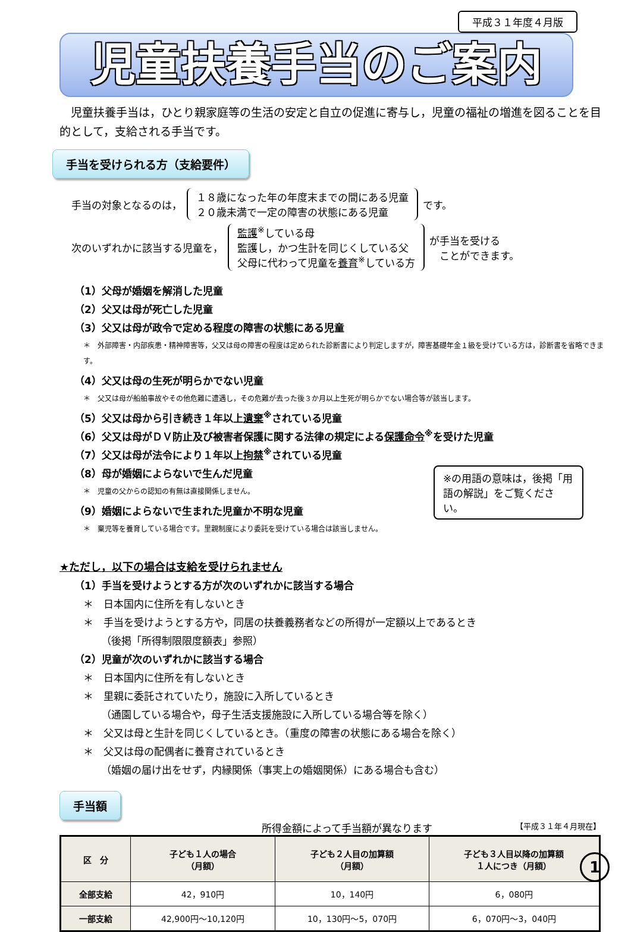平成３１年度４月版
児童扶養手当のご案内
　児童扶養手当は，ひとり親家庭等の生活の安定と自立の促進に寄与し，児童の福祉の増進を図ることを目的として，支給される手当です。
手当を受けられる方（支給要件）
手当の対象となるのは， １８歳になった年の年度末までの間にある児童
２０歳未満で一定の障害の状態にある児童 です。
次のいずれかに該当する児童を， 監護<sup>※</sup>している母
監護し，かつ生計を同じくしている父
父母に代わって児童を養育<sup>※</sup>している方 が手当を受ける
　ことができます。
（1）父母が婚姻を解消した児童
（2）父又は母が死亡した児童
（3）父又は母が政令で定める程度の障害の状態にある児童
＊　外部障害・内部疾患・精神障害等，父又は母の障害の程度は定められた診断書により判定しますが，障害基礎年金１級を受けている方は，診断書を省略できます。
（4）父又は母の生死が明らかでない児童
＊　父又は母が船舶事故やその他危難に遭遇し，その危難が去った後３か月以上生死が明らかでない場合等が該当します。
（5）父又は母から引き続き１年以上遺棄<sup>※</sup>されている児童
（6）父又は母がＤＶ防止及び被害者保護に関する法律の規定による保護命令<sup>※</sup>を受けた児童
（7）父又は母が法令により１年以上拘禁<sup>※</sup>されている児童
※の用語の意味は，後掲「用語の解説」をご覧ください。
（8）母が婚姻によらないで生んだ児童
＊　児童の父からの認知の有無は直接関係しません。
（9）婚姻によらないで生まれた児童か不明な児童
＊　棄児等を養育している場合です。里親制度により委託を受けている場合は該当しません。
★ただし，以下の場合は支給を受けられません
（1）手当を受けようとする方が次のいずれかに該当する場合
＊　日本国内に住所を有しないとき
＊　手当を受けようとする方や，同居の扶養義務者などの所得が一定額以上であるとき
（後掲「所得制限限度額表」参照）
（2）児童が次のいずれかに該当する場合
＊　日本国内に住所を有しないとき
＊　里親に委託されていたり，施設に入所しているとき
（通園している場合や，母子生活支援施設に入所している場合等を除く）
＊　父又は母と生計を同じくしているとき。（重度の障害の状態にある場合を除く）
＊　父又は母の配偶者に養育されているとき
（婚姻の届け出をせず，内縁関係（事実上の婚姻関係）にある場合も含む）
手当額
所得金額によって手当額が異なります 【平成３１年４月現在】
| 区 分 | 子ども１人の場合 （月額） | 子ども２人目の加算額 （月額） | 子ども３人目以降の加算額 １人につき（月額） |
| --- | --- | --- | --- |
| 全部支給 | 42，910円 | 10，140円 | 6，080円 |
| 一部支給 | 42,900円～10,120円 | 10，130円～5，070円 | 6，070円～3，040円 |
1